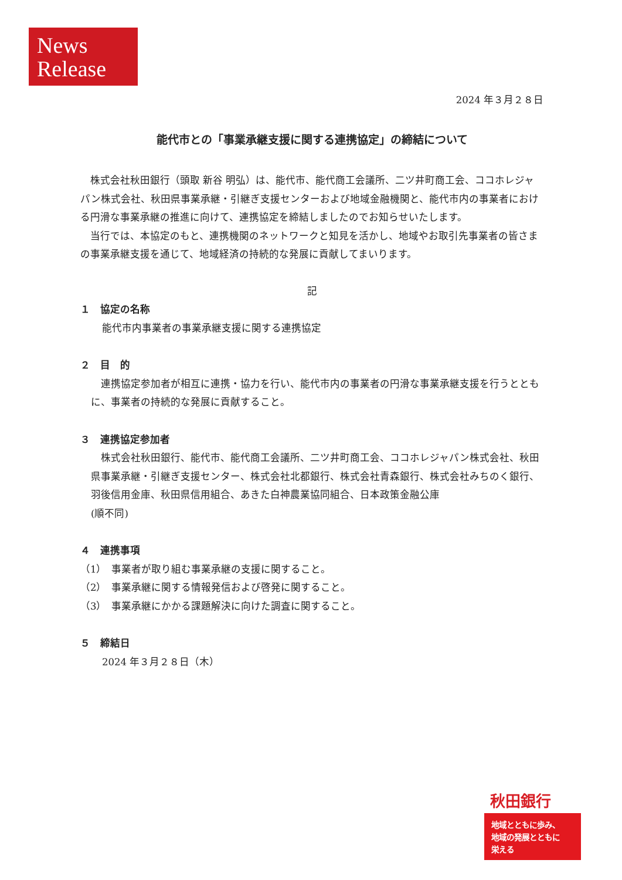News
Release
2024 年３月２８日
能代市との「事業承継支援に関する連携協定」の締結について
株式会社秋田銀行（頭取 新谷 明弘）は、能代市、能代商工会議所、二ツ井町商工会、ココホレジャパン株式会社、秋田県事業承継・引継ぎ支援センターおよび地域金融機関と、能代市内の事業者における円滑な事業承継の推進に向けて、連携協定を締結しましたのでお知らせいたします。
当行では、本協定のもと、連携機関のネットワークと知見を活かし、地域やお取引先事業者の皆さまの事業承継支援を通じて、地域経済の持続的な発展に貢献してまいります。
記
１　協定の名称
能代市内事業者の事業承継支援に関する連携協定
２　目　的
連携協定参加者が相互に連携・協力を行い、能代市内の事業者の円滑な事業承継支援を行うとともに、事業者の持続的な発展に貢献すること。
３　連携協定参加者
株式会社秋田銀行、能代市、能代商工会議所、二ツ井町商工会、ココホレジャパン株式会社、秋田県事業承継・引継ぎ支援センター、株式会社北都銀行、株式会社青森銀行、株式会社みちのく銀行、羽後信用金庫、秋田県信用組合、あきた白神農業協同組合、日本政策金融公庫
(順不同)
４　連携事項
（1）　事業者が取り組む事業承継の支援に関すること。
（2）　事業承継に関する情報発信および啓発に関すること。
（3）　事業承継にかかる課題解決に向けた調査に関すること。
５　締結日
2024 年３月２８日（木）
秋田銀行
地域とともに歩み、
地域の発展とともに
栄える